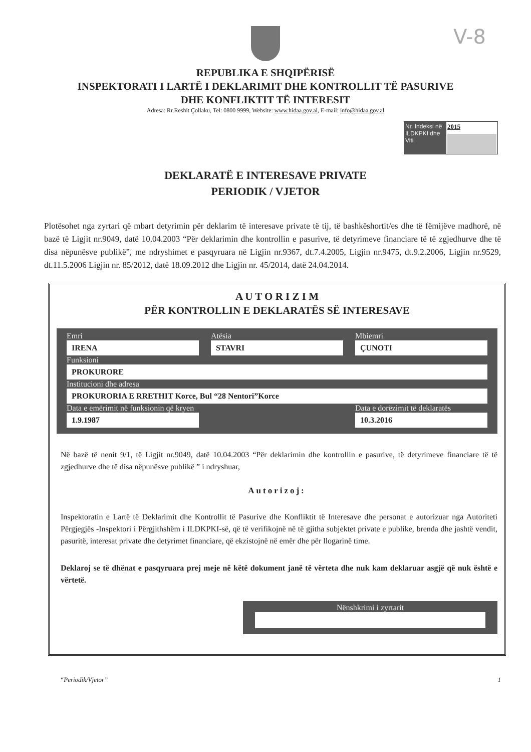V-8
REPUBLIKA E SHQIPËRISË
INSPEKTORATI I LARTË I DEKLARIMIT DHE KONTROLLIT TË PASURIVE
DHE KONFLIKTIT TË INTERESIT
Adresa: Rr.Reshit Çollaku, Tel: 0800 9999, Website: www.hidaa.gov.al, E-mail: info@hidaa.gov.al
Nr. Indeksi në ILDKPKI dhe Viti
2015
DEKLARATË E INTERESAVE PRIVATE
PERIODIK / VJETOR
Plotësohet nga zyrtari që mbart detyrimin për deklarim të interesave private të tij, të bashkëshortit/es dhe të fëmijëve madhorë, në bazë të Ligjit nr.9049, datë 10.04.2003 “Për deklarimin dhe kontrollin e pasurive, të detyrimeve financiare të të zgjedhurve dhe të disa nëpunësve publikë”, me ndryshimet e pasqyruara në Ligjin nr.9367, dt.7.4.2005, Ligjin nr.9475, dt.9.2.2006, Ligjin nr.9529, dt.11.5.2006 Ligjin nr. 85/2012, datë 18.09.2012 dhe Ligjin nr. 45/2014, datë 24.04.2014.
A U T O R I Z I M
PËR KONTROLLIN E DEKLARATËS SË INTERESAVE
Emri
IRENA
Atësia
STAVRI
Mbiemri
ÇUNOTI
Funksioni
PROKURORE
Institucioni dhe adresa
PROKURORIA E RRETHIT Korce, Bul “28 Nentori”Korce
Data e emërimit në funksionin që kryen
1.9.1987
Data e dorëzimit të deklaratës
10.3.2016
Në bazë të nenit 9/1, të Ligjit nr.9049, datë 10.04.2003 “Për deklarimin dhe kontrollin e pasurive, të detyrimeve financiare të të zgjedhurve dhe të disa nëpunësve publikë ” i ndryshuar,
Autorizoj:
Inspektoratin e Lartë të Deklarimit dhe Kontrollit të Pasurive dhe Konfliktit të Interesave dhe personat e autorizuar nga Autoriteti Përgjegjës -Inspektori i Përgjithshëm i ILDKPKI-së, që të verifikojnë në të gjitha subjektet private e publike, brenda dhe jashtë vendit, pasuritë, interesat private dhe detyrimet financiare, që ekzistojnë në emër dhe për llogarinë time.
Deklaroj se të dhënat e pasqyruara prej meje në këtë dokument janë të vërteta dhe nuk kam deklaruar asgjë që nuk është e vërtetë.
Nënshkrimi i zyrtarit
“Periodik/Vjetor” 1